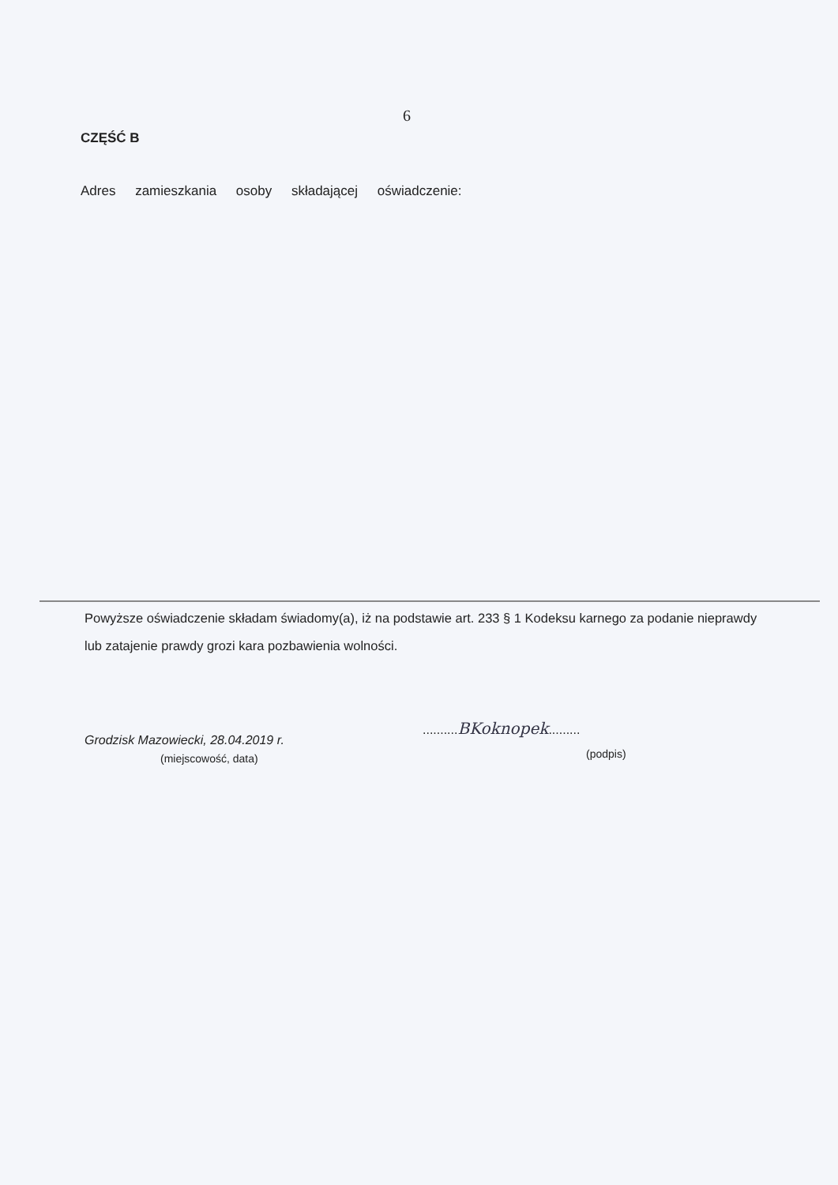6
CZĘŚĆ B
Adres zamieszkania osoby składającej oświadczenie:
Powyższe oświadczenie składam świadomy(a), iż na podstawie art. 233 § 1 Kodeksu karnego za podanie nieprawdy lub zatajenie prawdy grozi kara pozbawienia wolności.
Grodzisk Mazowiecki, 28.04.2019 r.
(miejscowość, data)
..........BKoknopek.........
(podpis)